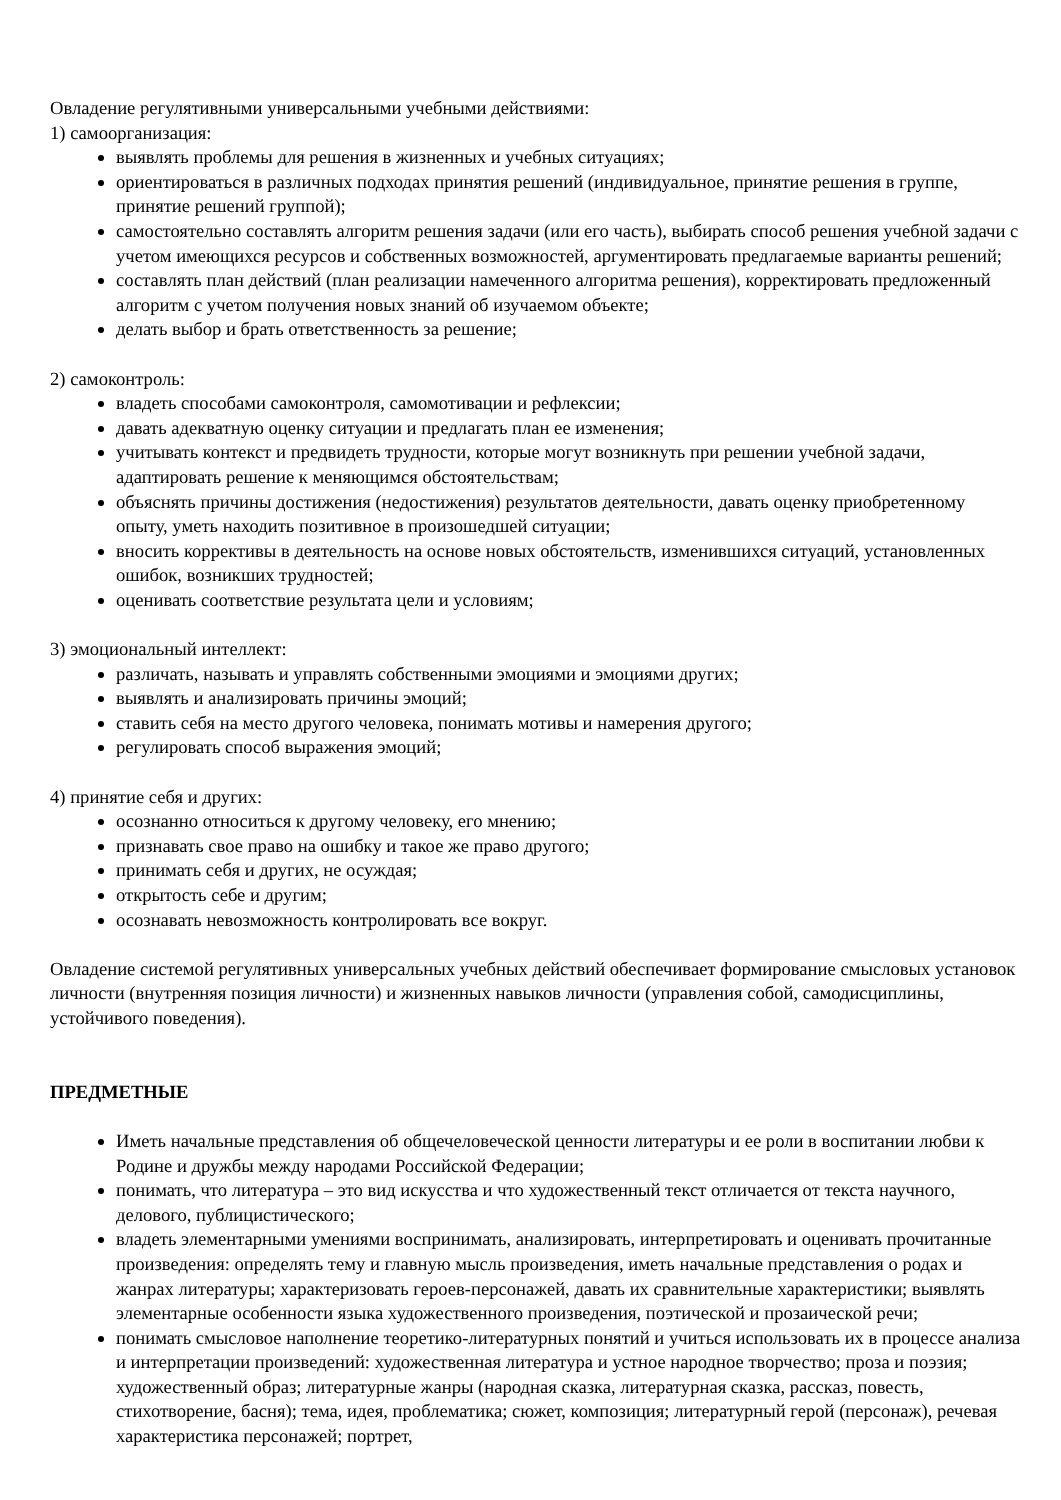Овладение регулятивными универсальными учебными действиями:
1) самоорганизация:
выявлять проблемы для решения в жизненных и учебных ситуациях;
ориентироваться в различных подходах принятия решений (индивидуальное, принятие решения в группе, принятие решений группой);
самостоятельно составлять алгоритм решения задачи (или его часть), выбирать способ решения учебной задачи с учетом имеющихся ресурсов и собственных возможностей, аргументировать предлагаемые варианты решений;
составлять план действий (план реализации намеченного алгоритма решения), корректировать предложенный алгоритм с учетом получения новых знаний об изучаемом объекте;
делать выбор и брать ответственность за решение;
2) самоконтроль:
владеть способами самоконтроля, самомотивации и рефлексии;
давать адекватную оценку ситуации и предлагать план ее изменения;
учитывать контекст и предвидеть трудности, которые могут возникнуть при решении учебной задачи, адаптировать решение к меняющимся обстоятельствам;
объяснять причины достижения (недостижения) результатов деятельности, давать оценку приобретенному опыту, уметь находить позитивное в произошедшей ситуации;
вносить коррективы в деятельность на основе новых обстоятельств, изменившихся ситуаций, установленных ошибок, возникших трудностей;
оценивать соответствие результата цели и условиям;
3) эмоциональный интеллект:
различать, называть и управлять собственными эмоциями и эмоциями других;
выявлять и анализировать причины эмоций;
ставить себя на место другого человека, понимать мотивы и намерения другого;
регулировать способ выражения эмоций;
4) принятие себя и других:
осознанно относиться к другому человеку, его мнению;
признавать свое право на ошибку и такое же право другого;
принимать себя и других, не осуждая;
открытость себе и другим;
осознавать невозможность контролировать все вокруг.
Овладение системой регулятивных универсальных учебных действий обеспечивает формирование смысловых установок личности (внутренняя позиция личности) и жизненных навыков личности (управления собой, самодисциплины, устойчивого поведения).
ПРЕДМЕТНЫЕ
Иметь начальные представления об общечеловеческой ценности литературы и ее роли в воспитании любви к Родине и дружбы между народами Российской Федерации;
понимать, что литература – это вид искусства и что художественный текст отличается от текста научного, делового, публицистического;
владеть элементарными умениями воспринимать, анализировать, интерпретировать и оценивать прочитанные произведения: определять тему и главную мысль произведения, иметь начальные представления о родах и жанрах литературы; характеризовать героев-персонажей, давать их сравнительные характеристики; выявлять элементарные особенности языка художественного произведения, поэтической и прозаической речи;
понимать смысловое наполнение теоретико-литературных понятий и учиться использовать их в процессе анализа и интерпретации произведений: художественная литература и устное народное творчество; проза и поэзия; художественный образ; литературные жанры (народная сказка, литературная сказка, рассказ, повесть, стихотворение, басня); тема, идея, проблематика; сюжет, композиция; литературный герой (персонаж), речевая характеристика персонажей; портрет,